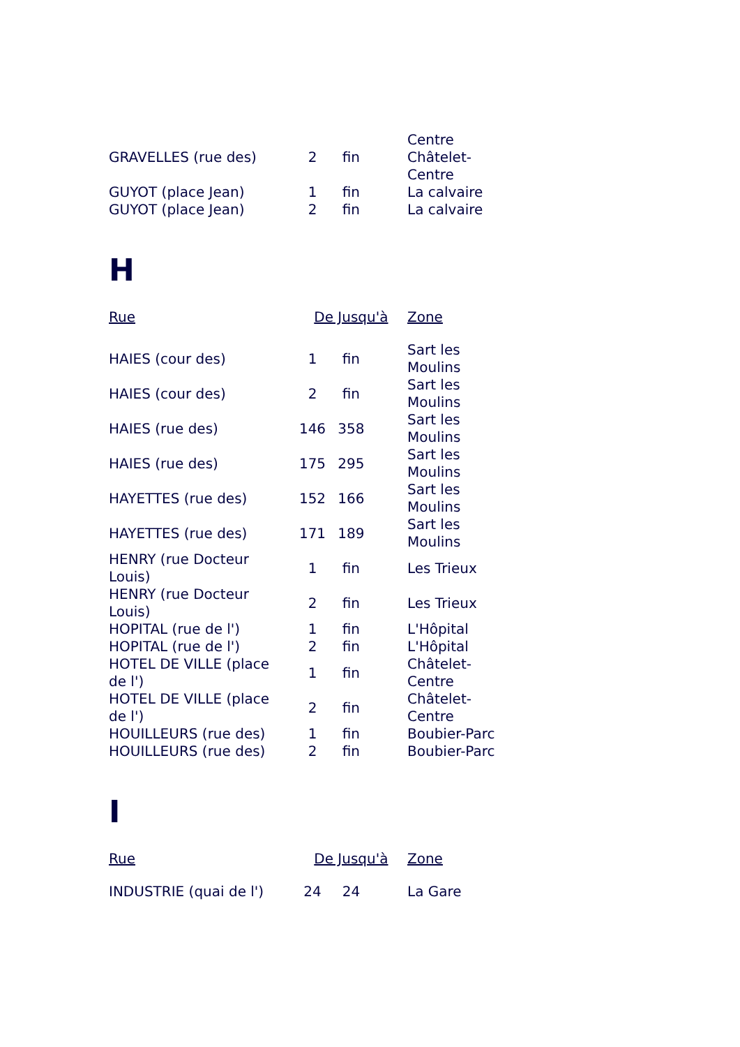| GRAVELLES (rue des) | 2 | fin | Centre Châtelet- Centre |
| GUYOT (place Jean) | 1 | fin | La calvaire |
| GUYOT (place Jean) | 2 | fin | La calvaire |
H
| Rue | De | Jusqu'à | Zone |
| --- | --- | --- | --- |
| HAIES (cour des) | 1 | fin | Sart les Moulins |
| HAIES (cour des) | 2 | fin | Sart les Moulins |
| HAIES (rue des) | 146 | 358 | Sart les Moulins |
| HAIES (rue des) | 175 | 295 | Sart les Moulins |
| HAYETTES (rue des) | 152 | 166 | Sart les Moulins |
| HAYETTES (rue des) | 171 | 189 | Sart les Moulins |
| HENRY (rue Docteur Louis) | 1 | fin | Les Trieux |
| HENRY (rue Docteur Louis) | 2 | fin | Les Trieux |
| HOPITAL (rue de l') | 1 | fin | L'Hôpital |
| HOPITAL (rue de l') | 2 | fin | L'Hôpital |
| HOTEL DE VILLE (place de l') | 1 | fin | Châtelet- Centre |
| HOTEL DE VILLE (place de l') | 2 | fin | Châtelet- Centre |
| HOUILLEURS (rue des) | 1 | fin | Boubier-Parc |
| HOUILLEURS (rue des) | 2 | fin | Boubier-Parc |
I
| Rue | De | Jusqu'à | Zone |
| --- | --- | --- | --- |
| INDUSTRIE (quai de l') | 24 | 24 | La Gare |